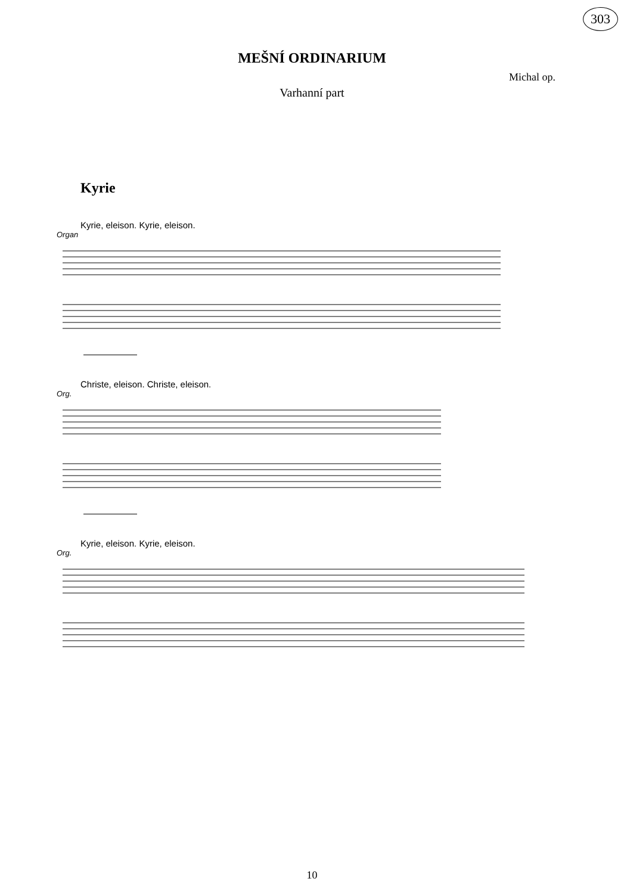303
MEŠNÍ ORDINARIUM
Michal op.
Varhanní part
Kyrie
Kyrie, eleison. Kyrie, eleison.
Organ
Christe, eleison. Christe, eleison.
Org.
Kyrie, eleison. Kyrie, eleison.
Org.
10